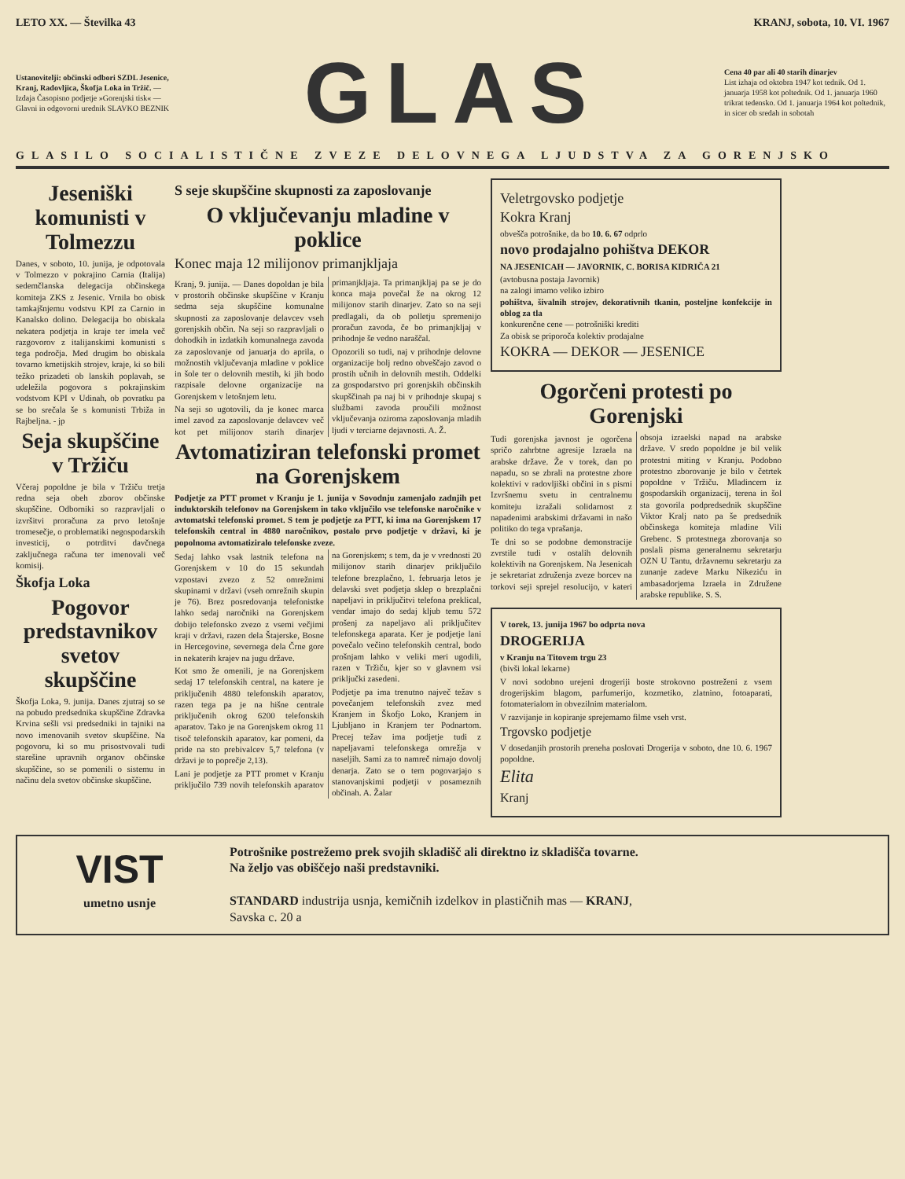LETO XX. — Številka 43 KRANJ, sobota, 10. VI. 1967
Ustanovitelji: občinski odbori SZDL Jesenice, Kranj, Radovljica, Škofja Loka in Tržič. — Izdaja Časopisno podjetje »Gorenjski tisk« — Glavni in odgovorni urednik SLAVKO BEZNIK
GLAS
Cena 40 par ali 40 starih dinarjev
List izhaja od oktobra 1947 kot tednik. Od 1. januarja 1958 kot poltednik. Od 1. januarja 1960 trikrat tedensko. Od 1. januarja 1964 kot poltednik, in sicer ob sredah in sobotah
GLASILO SOCIALISTIČNE ZVEZE DELOVNEGA LJUDSTVA ZA GORENJSKO
Jeseniški komunisti v Tolmezzu
Danes, v soboto, 10. junija, je odpotovala v Tolmezzo v pokrajino Carnia (Italija) sedemčlanska delegacija občinskega komiteja ZKS z Jesenic. Vrnila bo obisk tamkajšnjemu vodstvu KPI za Carnio in Kanalsko dolino. Delegacija bo obiskala nekatera podjetja in kraje ter imela več razgovorov z italijanskimi komunisti s tega področja. Med drugim bo obiskala tovarno kmetijskih strojev, kraje, ki so bili težko prizadeti ob lanskih poplavah, se udeležila pogovora s pokrajinskim vodstvom KPI v Udinah, ob povratku pa se bo srečala še s komunisti Trbiža in Rajbeljna. - jp
Seja skupščine v Tržiču
Včeraj popoldne je bila v Tržiču tretja redna seja obeh zborov občinske skupščine. Odborniki so razpravljali o izvršitvi proračuna za prvo letošnje tromesečje, o problematiki negospodarskih investicij, o potrditvi davčnega zaključnega računa ter imenovali več komisij.
Škofja Loka
Pogovor predstavnikov svetov skupščine
Škofja Loka, 9. junija. Danes zjutraj so se na pobudo predsednika skupščine Zdravka Krvina sešli vsi predsedniki in tajniki na novo imenovanih svetov skupščine. Na pogovoru, ki so mu prisostvovali tudi starešine upravnih organov občinske skupščine, so se pomenili o sistemu in načinu dela svetov občinske skupščine.
S seje skupščine skupnosti za zaposlovanje
O vključevanju mladine v poklice
Konec maja 12 milijonov primanjkljaja
Kranj, 9. junija. — Danes dopoldan je bila v prostorih občinske skupščine v Kranju sedma seja skupščine komunalne skupnosti za zaposlovanje delavcev vseh gorenjskih občin. Na seji so razpravljali o dohodkih in izdatkih komunalnega zavoda za zaposlovanje od januarja do aprila, o možnostih vključevanja mladine v poklice in šole ter o delovnih mestih, ki jih bodo razpisale delovne organizacije na Gorenjskem v letošnjem letu.
Na seji so ugotovili, da je konec marca imel zavod za zaposlovanje delavcev več kot pet milijonov starih dinarjev primanjkljaja. Ta primanjkljaj pa se je do konca maja povečal že na okrog 12 milijonov starih dinarjev. Zato so na seji predlagali, da ob polletju spremenijo proračun zavoda, če bo primanjkljaj v prihodnje še vedno naraščal.
Opozorili so tudi, naj v prihodnje delovne organizacije bolj redno obveščajo zavod o prostih učnih in delovnih mestih. Oddelki za gospodarstvo pri gorenjskih občinskih skupščinah pa naj bi v prihodnje skupaj s službami zavoda proučili možnost vključevanja oziroma zaposlovanja mladih ljudi v terciarne dejavnosti. A. Ž.
Avtomatiziran telefonski promet na Gorenjskem
Podjetje za PTT promet v Kranju je 1. junija v Sovodnju zamenjalo zadnjih pet induktorskih telefonov na Gorenjskem in tako vključilo vse telefonske naročnike v avtomatski telefonski promet. S tem je podjetje za PTT, ki ima na Gorenjskem 17 telefonskih central in 4880 naročnikov, postalo prvo podjetje v državi, ki je popolnoma avtomatiziralo telefonske zveze.
Sedaj lahko vsak lastnik telefona na Gorenjskem v 10 do 15 sekundah vzpostavi zvezo z 52 omrežnimi skupinami v državi (vseh omrežnih skupin je 76). Brez posredovanja telefonistke lahko sedaj naročniki na Gorenjskem dobijo telefonsko zvezo z vsemi večjimi kraji v državi, razen dela Štajerske, Bosne in Hercegovine, severnega dela Črne gore in nekaterih krajev na jugu države.
Kot smo že omenili, je na Gorenjskem sedaj 17 telefonskih central, na katere je priključenih 4880 telefonskih aparatov, razen tega pa je na hišne centrale priključenih okrog 6200 telefonskih aparatov. Tako je na Gorenjskem okrog 11 tisoč telefonskih aparatov, kar pomeni, da pride na sto prebivalcev 5,7 telefona (v državi je to poprečje 2,13).
Lani je podjetje za PTT promet v Kranju priključilo 739 novih telefonskih aparatov na Gorenjskem; s tem, da je v vrednosti 20 milijonov starih dinarjev priključilo telefone brezplačno, 1. februarja letos je delavski svet podjetja sklep o brezplačni napeljavi in priključitvi telefona preklical, vendar imajo do sedaj kljub temu 572 prošenj za napeljavo ali priključitev telefonskega aparata. Ker je podjetje lani povečalo večino telefonskih central, bodo prošnjam lahko v veliki meri ugodili, razen v Tržiču, kjer so v glavnem vsi priključki zasedeni.
Podjetje pa ima trenutno največ težav s povečanjem telefonskih zvez med Kranjem in Škofjo Loko, Kranjem in Ljubljano in Kranjem ter Podnartom. Precej težav ima podjetje tudi z napeljavami telefonskega omrežja v naseljih. Sami za to namreč nimajo dovolj denarja. Zato se o tem pogovarjajo s stanovanjskimi podjetji v posameznih občinah. A. Žalar
Veletrgovsko podjetje
Kokra Kranj
obvešča potrošnike, da bo 10. 6. 67 odprlo
novo prodajalno pohištva DEKOR
NA JESENICAH — JAVORNIK, C. BORISA KIDRIČA 21
(avtobusna postaja Javornik)
na zalogi imamo veliko izbiro
pohištva, šivalnih strojev, dekorativnih tkanin, posteljne konfekcije in oblog za tla
konkurenčne cene — potrošniški krediti
Za obisk se priporoča kolektiv prodajalne
KOKRA — DEKOR — JESENICE
Ogorčeni protesti po Gorenjski
Tudi gorenjska javnost je ogorčena spričo zahrbtne agresije Izraela na arabske države. Že v torek, dan po napadu, so se zbrali na protestne zbore kolektivi v radovljiški občini in s pismi Izvršnemu svetu in centralnemu komiteju izražali solidarnost z napadenimi arabskimi državami in našo politiko do tega vprašanja.
Te dni so se podobne demonstracije zvrstile tudi v ostalih delovnih kolektivih na Gorenjskem. Na Jesenicah je sekretariat združenja zveze borcev na torkovi seji sprejel resolucijo, v kateri obsoja izraelski napad na arabske države. V sredo popoldne je bil velik protestni miting v Kranju. Podobno protestno zborovanje je bilo v četrtek popoldne v Tržiču. Mladincem iz gospodarskih organizacij, terena in šol sta govorila podpredsednik skupščine Viktor Kralj nato pa še predsednik občinskega komiteja mladine Vili Grebenc. S protestnega zborovanja so poslali pisma generalnemu sekretarju OZN U Tantu, državnemu sekretarju za zunanje zadeve Marku Nikeziću in ambasadorjema Izraela in Združene arabske republike. S. S.
V torek, 13. junija 1967 bo odprta nova
DROGERIJA
v Kranju na Titovem trgu 23
(bivši lokal lekarne)
V novi sodobno urejeni drogeriji boste strokovno postreženi z vsem drogerijskim blagom, parfumerijo, kozmetiko, zlatnino, fotoaparati, fotomaterialom in obvezilnim materialom.
V razvijanje in kopiranje sprejemamo filme vseh vrst.
Trgovsko podjetje
V dosedanjih prostorih preneha poslovati Drogerija v soboto, dne 10. 6. 1967 popoldne.
Elita
Kranj
VIST
umetno usnje
Potrošnike postrežemo prek svojih skladišč ali direktno iz skladišča tovarne.
Na željo vas obiščejo naši predstavniki.
STANDARD industrija usnja, kemičnih izdelkov in plastičnih mas — KRANJ,
Savska c. 20 a